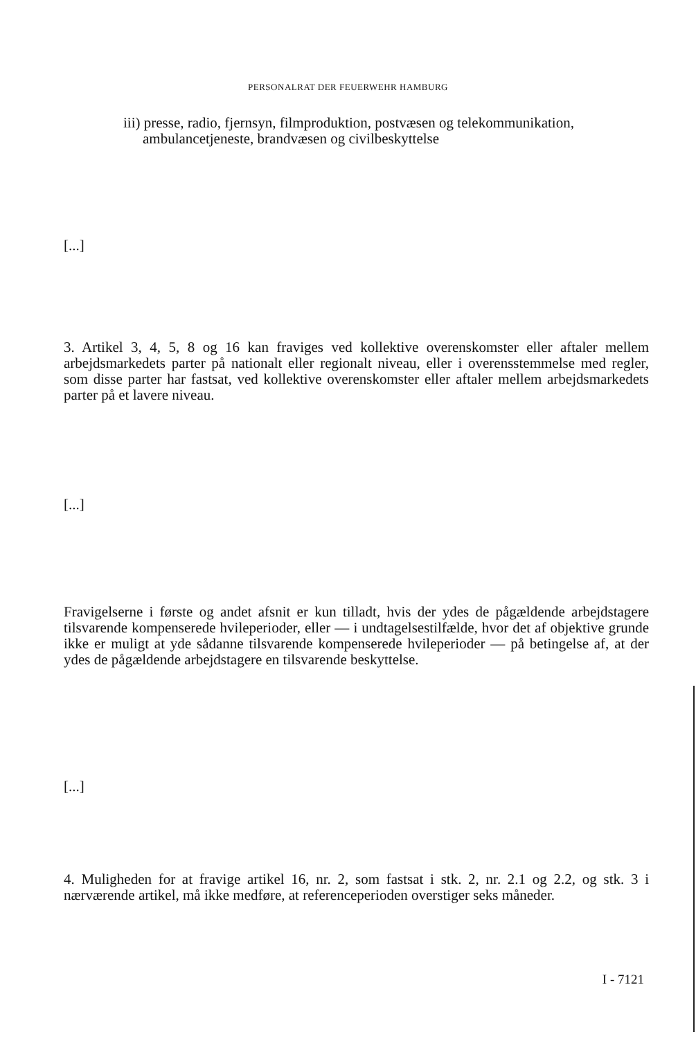PERSONALRAT DER FEUERWEHR HAMBURG
iii) presse, radio, fjernsyn, filmproduktion, postvæsen og telekommunikation, ambulancetjeneste, brandvæsen og civilbeskyttelse
[...]
3. Artikel 3, 4, 5, 8 og 16 kan fraviges ved kollektive overenskomster eller aftaler mellem arbejdsmarkedets parter på nationalt eller regionalt niveau, eller i overensstemmelse med regler, som disse parter har fastsat, ved kollektive overens­komster eller aftaler mellem arbejdsmarkedets parter på et lavere niveau.
[...]
Fravigelserne i første og andet afsnit er kun tilladt, hvis der ydes de pågældende arbejdstagere tilsvarende kompenserede hvileperioder, eller — i undtagelsestilfælde, hvor det af objektive grunde ikke er muligt at yde sådanne tilsvarende kompenserede hvileperioder — på betingelse af, at der ydes de pågældende arbejdstagere en tilsvarende beskyttelse.
[...]
4. Muligheden for at fravige artikel 16, nr. 2, som fastsat i stk. 2, nr. 2.1 og 2.2, og stk. 3 i nærværende artikel, må ikke medføre, at referenceperioden overstiger seks måneder.
I - 7121